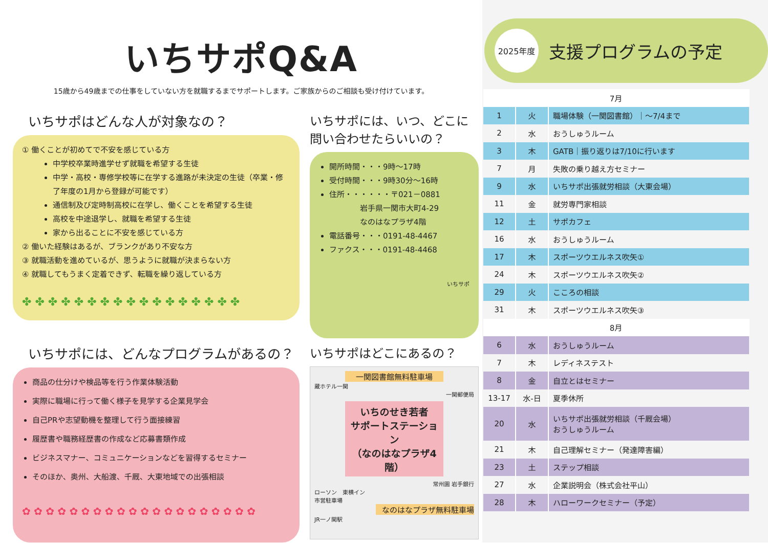いちサポQ&A
15歳から49歳までの仕事をしていない方を就職するまでサポートします。ご家族からのご相談も受け付けています。
いちサポはどんな人が対象なの？
① 働くことが初めてで不安を感じている方
中学校卒業時進学せず就職を希望する生徒
中学・高校・専修学校等に在学する進路が未決定の生徒（卒業・修了年度の1月から登録が可能です）
通信制及び定時制高校に在学し、働くことを希望する生徒
高校を中途退学し、就職を希望する生徒
家から出ることに不安を感じている方
② 働いた経験はあるが、ブランクがあり不安な方
③ 就職活動を進めているが、思うように就職が決まらない方
④ 就職してもうまく定着できず、転職を繰り返している方
✤ ✤ ✤ ✤ ✤ ✤ ✤ ✤ ✤ ✤ ✤ ✤ ✤ ✤ ✤ ✤ ✤
いちサポには、いつ、どこに
問い合わせたらいいの？
開所時間・・・9時～17時
受付時間・・・9時30分～16時
住所・・・・・・〒021－0881
　　　　岩手県一関市大町4-29
　　　　なのはなプラザ4階
電話番号・・・0191-48-4467
ファクス・・・0191-48-4468
いちサポ
いちサポには、どんなプログラムがあるの？
商品の仕分けや検品等を行う作業体験活動
実際に職場に行って働く様子を見学する企業見学会
自己PRや志望動機を整理して行う面接練習
履歴書や職務経歴書の作成など応募書類作成
ビジネスマナー、コミュニケーションなどを習得するセミナー
そのほか、奥州、大船渡、千厩、大東地域での出張相談
✿ ✿ ✿ ✿ ✿ ✿ ✿ ✿ ✿ ✿ ✿ ✿ ✿ ✿ ✿ ✿ ✿ ✿ ✿ ✿
いちサポはどこにあるの？
一関図書館無料駐車場
蔵ホテル一関
一関郵便局
いちのせき若者
サポートステーション
（なのはなプラザ4階）
常州園 岩手銀行
ローソン　東横イン
市営駐車場
なのはなプラザ無料駐車場
JR一ノ関駅
2025年度
支援プログラムの予定
| 7月 | | |
| 1 | 火 | 職場体験（一関図書館）｜～7/4まで |
| 2 | 水 | おうしゅうルーム |
| 3 | 木 | GATB｜振り返りは7/10に行います |
| 7 | 月 | 失敗の乗り越え方セミナー |
| 9 | 水 | いちサポ出張就労相談（大東会場） |
| 11 | 金 | 就労専門家相談 |
| 12 | 土 | サポカフェ |
| 16 | 水 | おうしゅうルーム |
| 17 | 木 | スポーツウエルネス吹矢① |
| 24 | 木 | スポーツウエルネス吹矢② |
| 29 | 火 | こころの相談 |
| 31 | 木 | スポーツウエルネス吹矢③ |
| 8月 | | |
| 6 | 水 | おうしゅうルーム |
| 7 | 木 | レディネステスト |
| 8 | 金 | 自立とはセミナー |
| 13-17 | 水-日 | 夏季休所 |
| 20 | 水 | いちサポ出張就労相談（千厩会場） おうしゅうルーム |
| 21 | 木 | 自己理解セミナー（発達障害編） |
| 23 | 土 | ステップ相談 |
| 27 | 水 | 企業説明会（株式会社平山） |
| 28 | 木 | ハローワークセミナー（予定） |